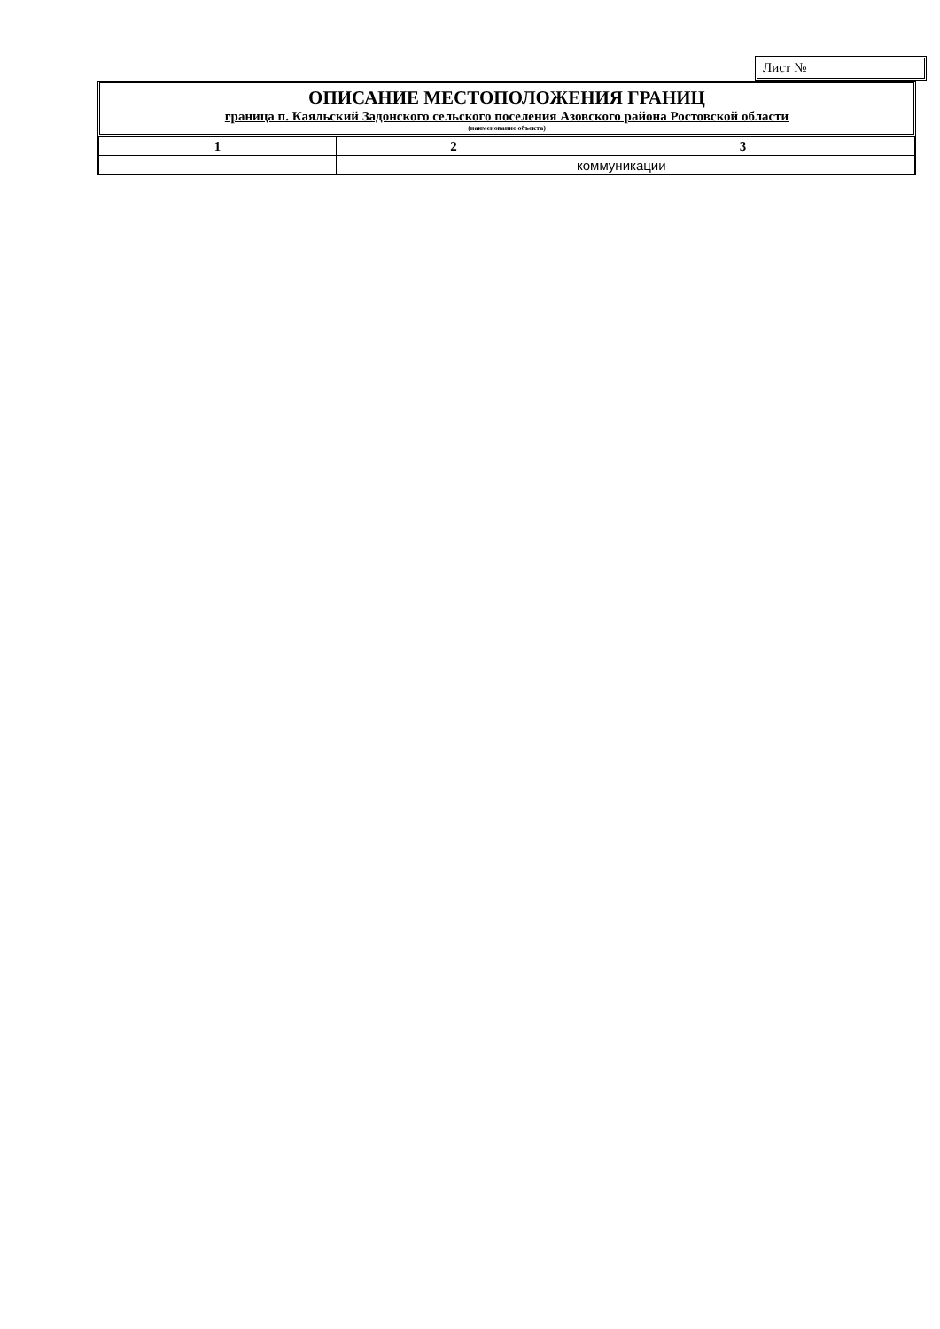Лист №
ОПИСАНИЕ МЕСТОПОЛОЖЕНИЯ ГРАНИЦ
граница п. Каяльский Задонского сельского поселения Азовского района Ростовской области
(наименование объекта)
| 1 | 2 | 3 |
| --- | --- | --- |
| | | коммуникации |